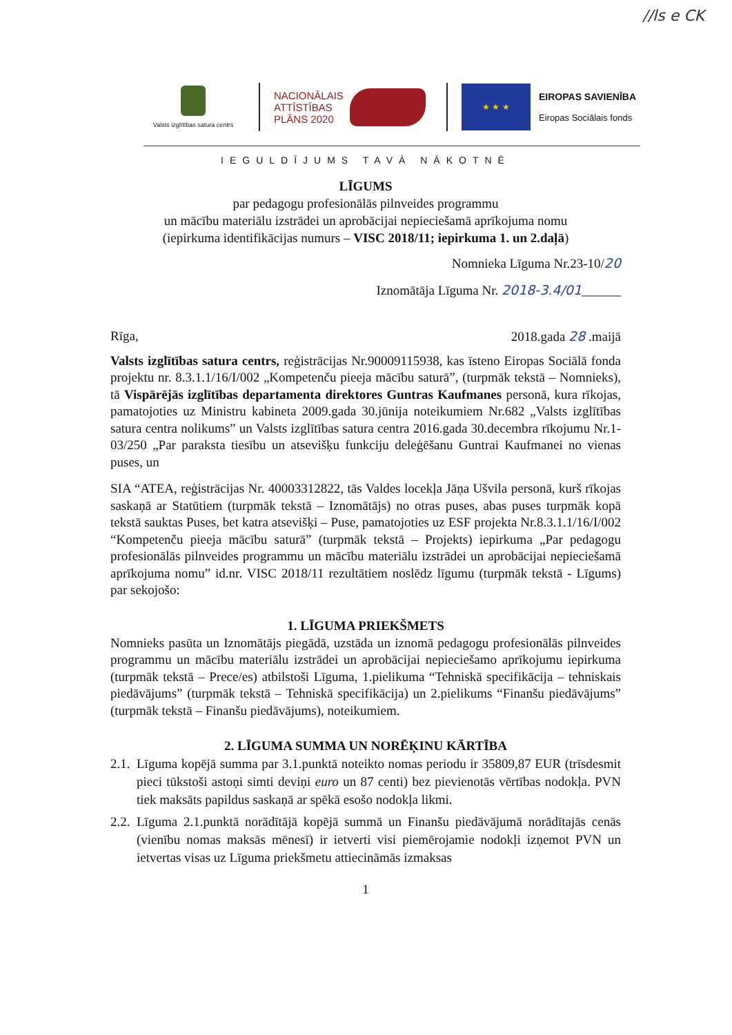//ls e CK
Valsts izglītības satura centrs
NACIONĀLAIS ATTĪSTĪBAS PLĀNS 2020
★ ★ ★
EIROPAS SAVIENĪBA
Eiropas Sociālais fonds
IEGULDĪJUMS TAVĀ NĀKOTNĒ
LĪGUMS
par pedagogu profesionālās pilnveides programmu
un mācību materiālu izstrādei un aprobācijai nepieciešamā aprīkojuma nomu
(iepirkuma identifikācijas numurs – VISC 2018/11; iepirkuma 1. un 2.daļā)
Nomnieka Līguma Nr.23-10/20
Iznomātāja Līguma Nr. 2018-3.4/01______
Rīga, 2018.gada 28 .maijā
Valsts izglītības satura centrs, reģistrācijas Nr.90009115938, kas īsteno Eiropas Sociālā fonda projektu nr. 8.3.1.1/16/I/002 „Kompetenču pieeja mācību saturā”, (turpmāk tekstā – Nomnieks), tā Vispārējās izglītības departamenta direktores Guntras Kaufmanes personā, kura rīkojas, pamatojoties uz Ministru kabineta 2009.gada 30.jūnija noteikumiem Nr.682 „Valsts izglītības satura centra nolikums” un Valsts izglītības satura centra 2016.gada 30.decembra rīkojumu Nr.1-03/250 „Par paraksta tiesību un atsevišķu funkciju deleģēšanu Guntrai Kaufmanei no vienas puses, un
SIA “ATEA, reģistrācijas Nr. 40003312822, tās Valdes locekļa Jāņa Ušvila personā, kurš rīkojas saskaņā ar Statūtiem (turpmāk tekstā – Iznomātājs) no otras puses, abas puses turpmāk kopā tekstā sauktas Puses, bet katra atsevišķi – Puse, pamatojoties uz ESF projekta Nr.8.3.1.1/16/I/002 “Kompetenču pieeja mācību saturā” (turpmāk tekstā – Projekts) iepirkuma „Par pedagogu profesionālās pilnveides programmu un mācību materiālu izstrādei un aprobācijai nepieciešamā aprīkojuma nomu” id.nr. VISC 2018/11 rezultātiem noslēdz līgumu (turpmāk tekstā - Līgums) par sekojošo:
1. LĪGUMA PRIEKŠMETS
Nomnieks pasūta un Iznomātājs piegādā, uzstāda un iznomā pedagogu profesionālās pilnveides programmu un mācību materiālu izstrādei un aprobācijai nepieciešamo aprīkojumu iepirkuma (turpmāk tekstā – Prece/es) atbilstoši Līguma, 1.pielikuma “Tehniskā specifikācija – tehniskais piedāvājums” (turpmāk tekstā – Tehniskā specifikācija) un 2.pielikums “Finanšu piedāvājums” (turpmāk tekstā – Finanšu piedāvājums), noteikumiem.
2. LĪGUMA SUMMA UN NORĒĶINU KĀRTĪBA
2.1. Līguma kopējā summa par 3.1.punktā noteikto nomas periodu ir 35809,87 EUR (trīsdesmit pieci tūkstoši astoņi simti deviņi euro un 87 centi) bez pievienotās vērtības nodokļa. PVN tiek maksāts papildus saskaņā ar spēkā esošo nodokļa likmi.
2.2. Līguma 2.1.punktā norādītājā kopējā summā un Finanšu piedāvājumā norādītajās cenās (vienību nomas maksās mēnesī) ir ietverti visi piemērojamie nodokļi izņemot PVN un ietvertas visas uz Līguma priekšmetu attiecināmās izmaksas
1